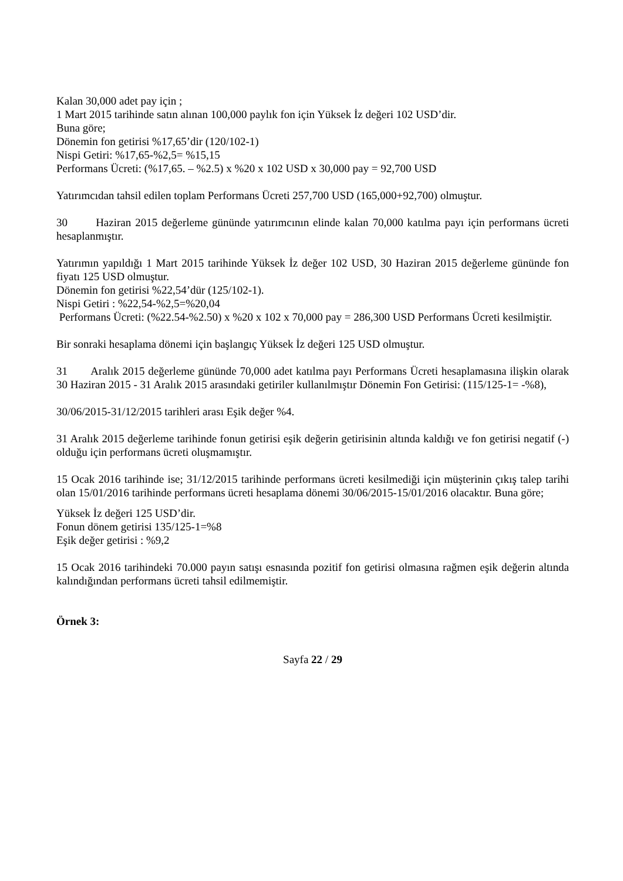Kalan 30,000 adet pay için ;
1 Mart 2015 tarihinde satın alınan 100,000 paylık fon için Yüksek İz değeri 102 USD’dir.
Buna göre;
Dönemin fon getirisi %17,65’dir (120/102-1)
Nispi Getiri: %17,65-%2,5= %15,15
Performans Ücreti: (%17,65. – %2.5) x %20 x 102 USD x 30,000 pay = 92,700 USD
Yatırımcıdan tahsil edilen toplam Performans Ücreti 257,700 USD (165,000+92,700) olmuştur.
30 Haziran 2015 değerleme gününde yatırımcının elinde kalan 70,000 katılma payı için performans ücreti hesaplanmıştır.
Yatırımın yapıldığı 1 Mart 2015 tarihinde Yüksek İz değer 102 USD, 30 Haziran 2015 değerleme gününde fon fiyatı 125 USD olmuştur.
Dönemin fon getirisi %22,54’dür (125/102-1).
Nispi Getiri : %22,54-%2,5=%20,04
Performans Ücreti: (%22.54-%2.50) x %20 x 102 x 70,000 pay = 286,300 USD Performans Ücreti kesilmiştir.
Bir sonraki hesaplama dönemi için başlangıç Yüksek İz değeri 125 USD olmuştur.
31 Aralık 2015 değerleme gününde 70,000 adet katılma payı Performans Ücreti hesaplamasına ilişkin olarak 30 Haziran 2015 - 31 Aralık 2015 arasındaki getiriler kullanılmıştır Dönemin Fon Getirisi: (115/125-1= -%8),
30/06/2015-31/12/2015 tarihleri arası Eşik değer %4.
31 Aralık 2015 değerleme tarihinde fonun getirisi eşik değerin getirisinin altında kaldığı ve fon getirisi negatif (-) olduğu için performans ücreti oluşmamıştır.
15 Ocak 2016 tarihinde ise; 31/12/2015 tarihinde performans ücreti kesilmediği için müşterinin çıkış talep tarihi olan 15/01/2016 tarihinde performans ücreti hesaplama dönemi 30/06/2015-15/01/2016 olacaktır. Buna göre;
Yüksek İz değeri 125 USD’dir.
Fonun dönem getirisi 135/125-1=%8
Eşik değer getirisi : %9,2
15 Ocak 2016 tarihindeki 70.000 payın satışı esnasında pozitif fon getirisi olmasına rağmen eşik değerin altında kalındığından performans ücreti tahsil edilmemiştir.
Örnek 3:
Sayfa 22 / 29